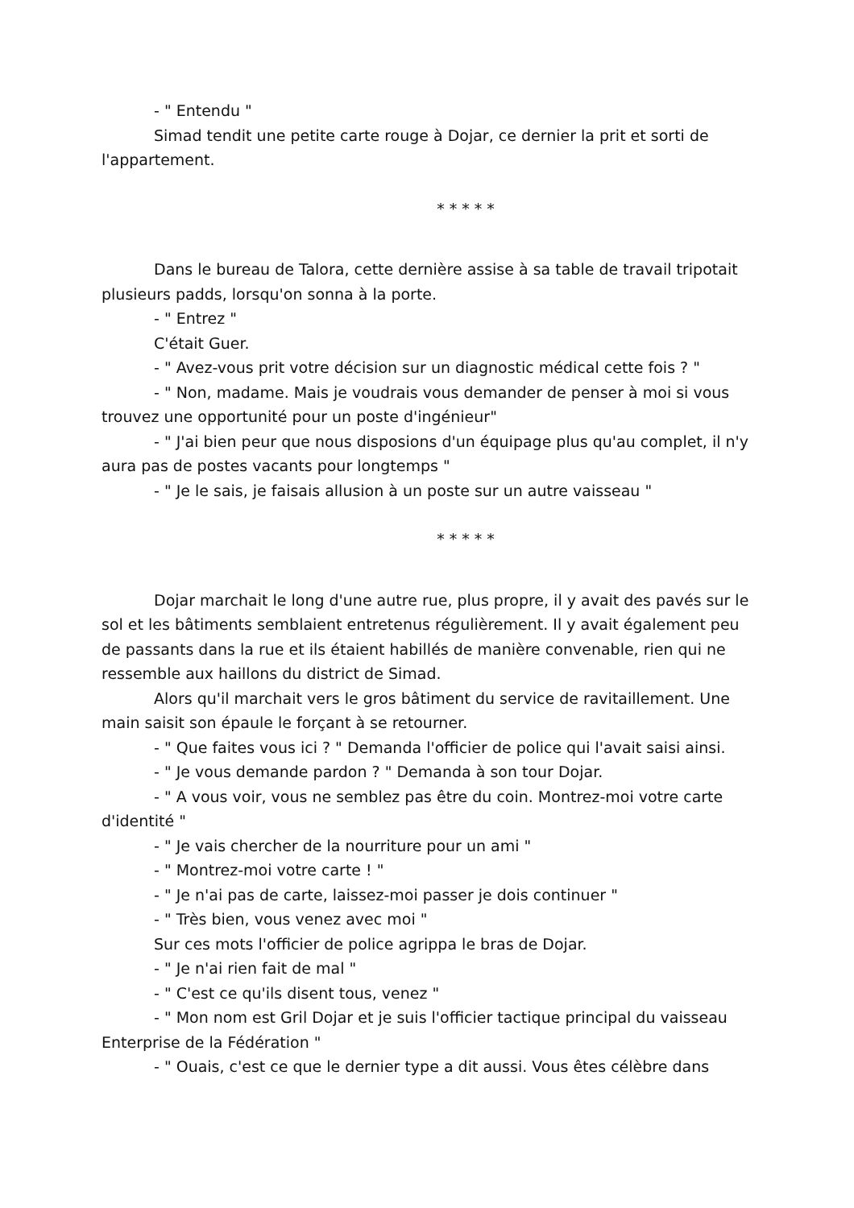- " Entendu "
Simad tendit une petite carte rouge à Dojar, ce dernier la prit et sorti de l'appartement.
* * * * *
Dans le bureau de Talora, cette dernière assise à sa table de travail tripotait plusieurs padds, lorsqu'on sonna à la porte.
- " Entrez "
C'était Guer.
- " Avez-vous prit votre décision sur un diagnostic médical cette fois ? "
- " Non, madame. Mais je voudrais vous demander de penser à moi si vous trouvez une opportunité pour un poste d'ingénieur"
- " J'ai bien peur que nous disposions d'un équipage plus qu'au complet, il n'y aura pas de postes vacants pour longtemps "
- " Je le sais, je faisais allusion à un poste sur un autre vaisseau "
* * * * *
Dojar marchait le long d'une autre rue, plus propre, il y avait des pavés sur le sol et les bâtiments semblaient entretenus régulièrement. Il y avait également peu de passants dans la rue et ils étaient habillés de manière convenable, rien qui ne ressemble aux haillons du district de Simad.
Alors qu'il marchait vers le gros bâtiment du service de ravitaillement. Une main saisit son épaule le forçant à se retourner.
- " Que faites vous ici ? " Demanda l'officier de police qui l'avait saisi ainsi.
- " Je vous demande pardon ? " Demanda à son tour Dojar.
- " A vous voir, vous ne semblez pas être du coin. Montrez-moi votre carte d'identité "
- " Je vais chercher de la nourriture pour un ami "
- " Montrez-moi votre carte ! "
- " Je n'ai pas de carte, laissez-moi passer je dois continuer "
- " Très bien, vous venez avec moi "
Sur ces mots l'officier de police agrippa le bras de Dojar.
- " Je n'ai rien fait de mal "
- " C'est ce qu'ils disent tous, venez "
- " Mon nom est Gril Dojar et je suis l'officier tactique principal du vaisseau Enterprise de la Fédération "
- " Ouais, c'est ce que le dernier type a dit aussi. Vous êtes célèbre dans